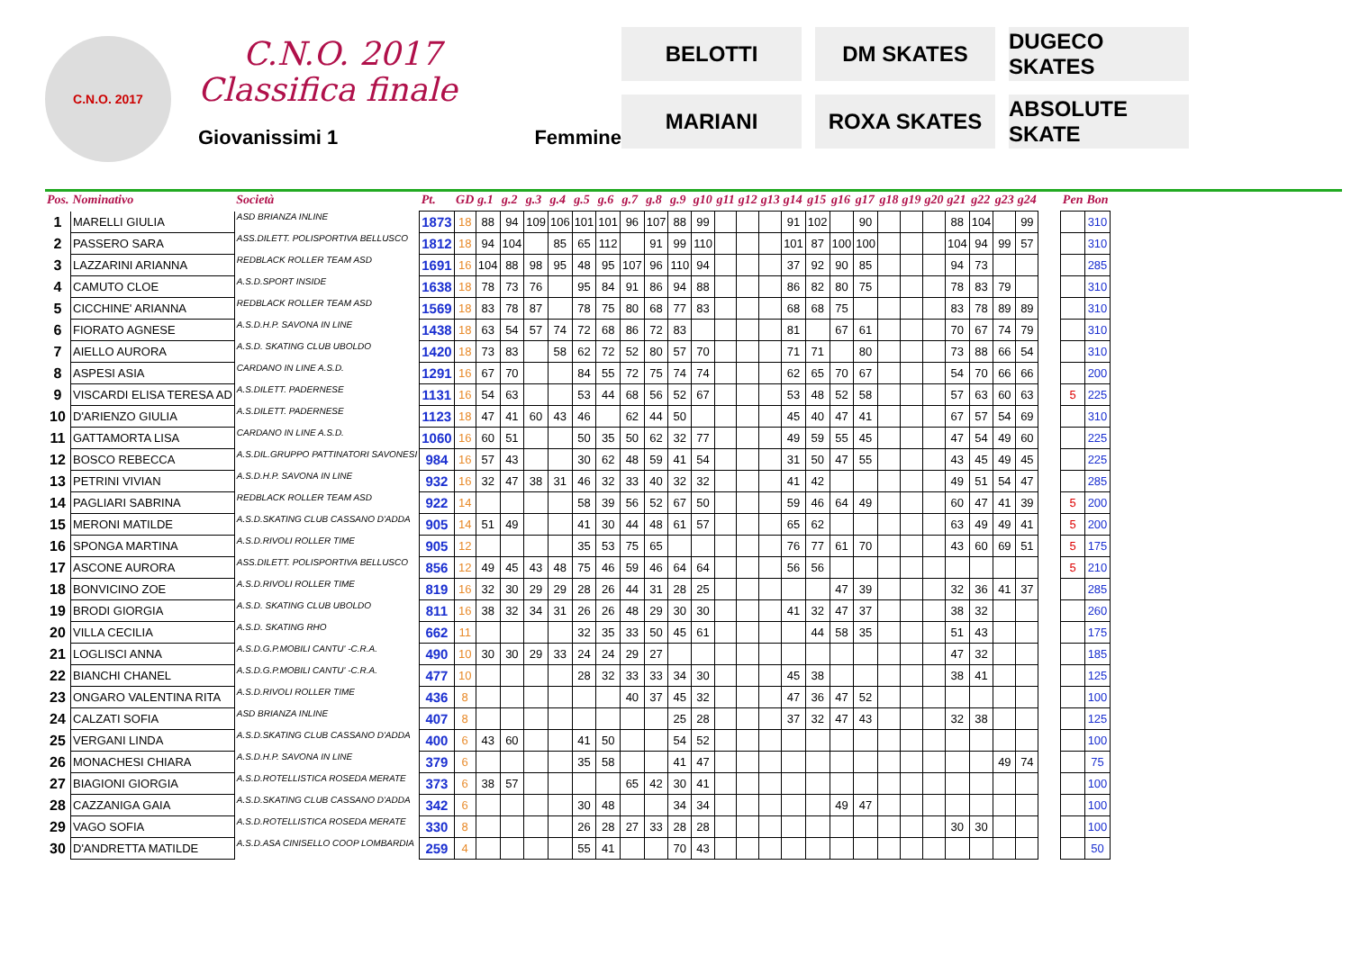C.N.O. 2017
C.N.O. 2017
Classifica finale
Giovanissimi 1 Femmine
BELOTTI
DM SKATES
DUGECO SKATES
MARIANI
ROXA SKATES
ABSOLUTE SKATE
| Pos. | Nominativo | Società | Pt. | GD | g.1 | g.2 | g.3 | g.4 | g.5 | g.6 | g.7 | g.8 | g.9 | g10 | g11 | g12 | g13 | g14 | g15 | g16 | g17 | g18 | g19 | g20 | g21 | g22 | g23 | g24 | | Pen | Bon |
| --- | --- | --- | --- | --- | --- | --- | --- | --- | --- | --- | --- | --- | --- | --- | --- | --- | --- | --- | --- | --- | --- | --- | --- | --- | --- | --- | --- | --- | --- | --- | --- |
| 1 | MARELLI GIULIA | ASD BRIANZA INLINE | 1873 | 18 | 88 | 94 | 109 | 106 | 101 | 101 | 96 | 107 | 88 | 99 | | | | 91 | 102 | | 90 | | | | 88 | 104 | | 99 | | | 310 |
| 2 | PASSERO SARA | ASS.DILETT. POLISPORTIVA BELLUSCO | 1812 | 18 | 94 | 104 | | 85 | 65 | 112 | | 91 | 99 | 110 | | | | 101 | 87 | 100 | 100 | | | | 104 | 94 | 99 | 57 | | | 310 |
| 3 | LAZZARINI ARIANNA | REDBLACK ROLLER TEAM ASD | 1691 | 16 | 104 | 88 | 98 | 95 | 48 | 95 | 107 | 96 | 110 | 94 | | | | 37 | 92 | 90 | 85 | | | | 94 | 73 | | | | | 285 |
| 4 | CAMUTO CLOE | A.S.D.SPORT INSIDE | 1638 | 18 | 78 | 73 | 76 | | 95 | 84 | 91 | 86 | 94 | 88 | | | | 86 | 82 | 80 | 75 | | | | 78 | 83 | 79 | | | | 310 |
| 5 | CICCHINE' ARIANNA | REDBLACK ROLLER TEAM ASD | 1569 | 18 | 83 | 78 | 87 | | 78 | 75 | 80 | 68 | 77 | 83 | | | | 68 | 68 | 75 | | | | | 83 | 78 | 89 | 89 | | | 310 |
| 6 | FIORATO AGNESE | A.S.D.H.P. SAVONA IN LINE | 1438 | 18 | 63 | 54 | 57 | 74 | 72 | 68 | 86 | 72 | 83 | | | | | 81 | | 67 | 61 | | | | 70 | 67 | 74 | 79 | | | 310 |
| 7 | AIELLO AURORA | A.S.D. SKATING CLUB UBOLDO | 1420 | 18 | 73 | 83 | | 58 | 62 | 72 | 52 | 80 | 57 | 70 | | | | 71 | 71 | | 80 | | | | 73 | 88 | 66 | 54 | | | 310 |
| 8 | ASPESI ASIA | CARDANO IN LINE A.S.D. | 1291 | 16 | 67 | 70 | | | 84 | 55 | 72 | 75 | 74 | 74 | | | | 62 | 65 | 70 | 67 | | | | 54 | 70 | 66 | 66 | | | 200 |
| 9 | VISCARDI ELISA TERESA AD | A.S.DILETT. PADERNESE | 1131 | 16 | 54 | 63 | | | 53 | 44 | 68 | 56 | 52 | 67 | | | | 53 | 48 | 52 | 58 | | | | 57 | 63 | 60 | 63 | | 5 | 225 |
| 10 | D'ARIENZO GIULIA | A.S.DILETT. PADERNESE | 1123 | 18 | 47 | 41 | 60 | 43 | 46 | | 62 | 44 | 50 | | | | | 45 | 40 | 47 | 41 | | | | 67 | 57 | 54 | 69 | | | 310 |
| 11 | GATTAMORTA LISA | CARDANO IN LINE A.S.D. | 1060 | 16 | 60 | 51 | | | 50 | 35 | 50 | 62 | 32 | 77 | | | | 49 | 59 | 55 | 45 | | | | 47 | 54 | 49 | 60 | | | 225 |
| 12 | BOSCO REBECCA | A.S.DIL.GRUPPO PATTINATORI SAVONESI | 984 | 16 | 57 | 43 | | | 30 | 62 | 48 | 59 | 41 | 54 | | | | 31 | 50 | 47 | 55 | | | | 43 | 45 | 49 | 45 | | | 225 |
| 13 | PETRINI VIVIAN | A.S.D.H.P. SAVONA IN LINE | 932 | 16 | 32 | 47 | 38 | 31 | 46 | 32 | 33 | 40 | 32 | 32 | | | | 41 | 42 | | | | | | 49 | 51 | 54 | 47 | | | 285 |
| 14 | PAGLIARI SABRINA | REDBLACK ROLLER TEAM ASD | 922 | 14 | | | | | 58 | 39 | 56 | 52 | 67 | 50 | | | | 59 | 46 | 64 | 49 | | | | 60 | 47 | 41 | 39 | | 5 | 200 |
| 15 | MERONI MATILDE | A.S.D.SKATING CLUB CASSANO D'ADDA | 905 | 14 | 51 | 49 | | | 41 | 30 | 44 | 48 | 61 | 57 | | | | 65 | 62 | | | | | | 63 | 49 | 49 | 41 | | 5 | 200 |
| 16 | SPONGA MARTINA | A.S.D.RIVOLI ROLLER TIME | 905 | 12 | | | | | 35 | 53 | 75 | 65 | | | | | | 76 | 77 | 61 | 70 | | | | 43 | 60 | 69 | 51 | | 5 | 175 |
| 17 | ASCONE AURORA | ASS.DILETT. POLISPORTIVA BELLUSCO | 856 | 12 | 49 | 45 | 43 | 48 | 75 | 46 | 59 | 46 | 64 | 64 | | | | 56 | 56 | | | | | | | | | | | 5 | 210 |
| 18 | BONVICINO ZOE | A.S.D.RIVOLI ROLLER TIME | 819 | 16 | 32 | 30 | 29 | 29 | 28 | 26 | 44 | 31 | 28 | 25 | | | | | | 47 | 39 | | | | 32 | 36 | 41 | 37 | | | 285 |
| 19 | BRODI GIORGIA | A.S.D. SKATING CLUB UBOLDO | 811 | 16 | 38 | 32 | 34 | 31 | 26 | 26 | 48 | 29 | 30 | 30 | | | | 41 | 32 | 47 | 37 | | | | 38 | 32 | | | | | 260 |
| 20 | VILLA CECILIA | A.S.D. SKATING RHO | 662 | 11 | | | | | 32 | 35 | 33 | 50 | 45 | 61 | | | | | 44 | 58 | 35 | | | | 51 | 43 | | | | | 175 |
| 21 | LOGLISCI ANNA | A.S.D.G.P.MOBILI CANTU' -C.R.A. | 490 | 10 | 30 | 30 | 29 | 33 | 24 | 24 | 29 | 27 | | | | | | | | | | | | | 47 | 32 | | | | | 185 |
| 22 | BIANCHI CHANEL | A.S.D.G.P.MOBILI CANTU' -C.R.A. | 477 | 10 | | | | | 28 | 32 | 33 | 33 | 34 | 30 | | | | 45 | 38 | | | | | | 38 | 41 | | | | | 125 |
| 23 | ONGARO VALENTINA RITA | A.S.D.RIVOLI ROLLER TIME | 436 | 8 | | | | | | | 40 | 37 | 45 | 32 | | | | 47 | 36 | 47 | 52 | | | | | | | | | | 100 |
| 24 | CALZATI SOFIA | ASD BRIANZA INLINE | 407 | 8 | | | | | | | | | 25 | 28 | | | | 37 | 32 | 47 | 43 | | | | 32 | 38 | | | | | 125 |
| 25 | VERGANI LINDA | A.S.D.SKATING CLUB CASSANO D'ADDA | 400 | 6 | 43 | 60 | | | 41 | 50 | | | 54 | 52 | | | | | | | | | | | | | | | | | 100 |
| 26 | MONACHESI CHIARA | A.S.D.H.P. SAVONA IN LINE | 379 | 6 | | | | | 35 | 58 | | | 41 | 47 | | | | | | | | | | | | | 49 | 74 | | | 75 |
| 27 | BIAGIONI GIORGIA | A.S.D.ROTELLISTICA ROSEDA MERATE | 373 | 6 | 38 | 57 | | | | | 65 | 42 | 30 | 41 | | | | | | | | | | | | | | | | | 100 |
| 28 | CAZZANIGA GAIA | A.S.D.SKATING CLUB CASSANO D'ADDA | 342 | 6 | | | | | 30 | 48 | | | 34 | 34 | | | | | | 49 | 47 | | | | | | | | | | 100 |
| 29 | VAGO SOFIA | A.S.D.ROTELLISTICA ROSEDA MERATE | 330 | 8 | | | | | 26 | 28 | 27 | 33 | 28 | 28 | | | | | | | | | | | 30 | 30 | | | | | 100 |
| 30 | D'ANDRETTA MATILDE | A.S.D.ASA CINISELLO COOP LOMBARDIA | 259 | 4 | | | | | 55 | 41 | | | 70 | 43 | | | | | | | | | | | | | | | | | 50 |